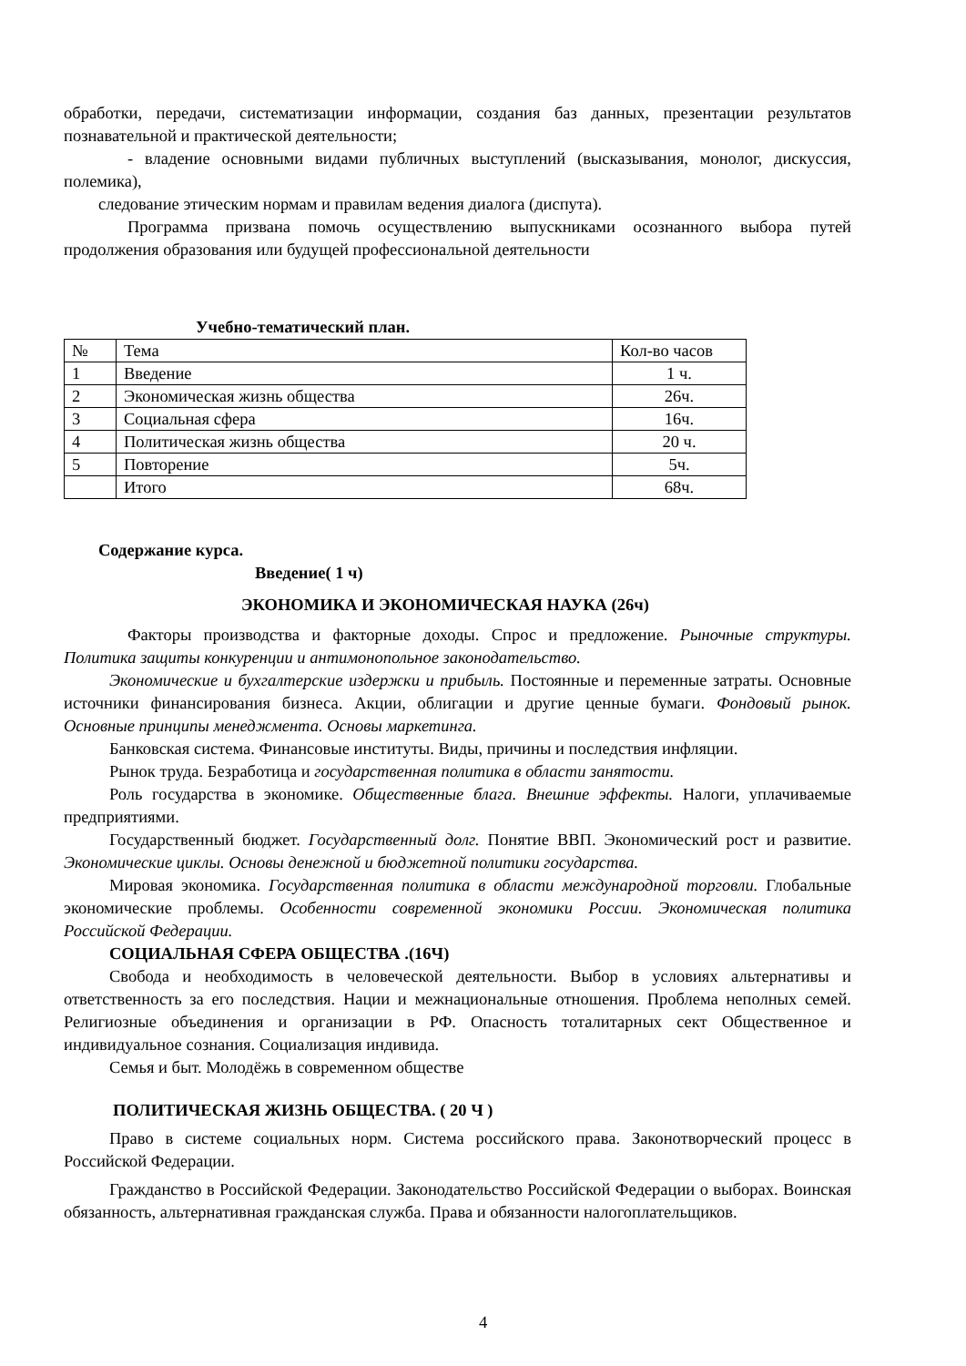обработки, передачи, систематизации информации, создания баз данных, презентации результатов познавательной и практической деятельности;
- владение основными видами публичных выступлений (высказывания, монолог, дискуссия, полемика),
следование этическим нормам и правилам ведения диалога (диспута).
Программа призвана помочь осуществлению выпускниками осознанного выбора путей продолжения образования или будущей профессиональной деятельности
Учебно-тематический план.
| № | Тема | Кол-во часов |
| --- | --- | --- |
| 1 | Введение | 1 ч. |
| 2 | Экономическая жизнь общества | 26ч. |
| 3 | Социальная сфера | 16ч. |
| 4 | Политическая жизнь общества | 20 ч. |
| 5 | Повторение | 5ч. |
| | Итого | 68ч. |
Содержание курса.
Введение( 1 ч)
ЭКОНОМИКА И ЭКОНОМИЧЕСКАЯ НАУКА (26ч)
Факторы производства и факторные доходы. Спрос и предложение. Рыночные структуры. Политика защиты конкуренции и антимонопольное законодательство.
Экономические и бухгалтерские издержки и прибыль. Постоянные и переменные затраты. Основные источники финансирования бизнеса. Акции, облигации и другие ценные бумаги. Фондовый рынок. Основные принципы менеджмента. Основы маркетинга.
Банковская система. Финансовые институты. Виды, причины и последствия инфляции.
Рынок труда. Безработица и государственная политика в области занятости.
Роль государства в экономике. Общественные блага. Внешние эффекты. Налоги, уплачиваемые предприятиями.
Государственный бюджет. Государственный долг. Понятие ВВП. Экономический рост и развитие. Экономические циклы. Основы денежной и бюджетной политики государства.
Мировая экономика. Государственная политика в области международной торговли. Глобальные экономические проблемы. Особенности современной экономики России. Экономическая политика Российской Федерации.
СОЦИАЛЬНАЯ СФЕРА ОБЩЕСТВА .(16Ч)
Свобода и необходимость в человеческой деятельности. Выбор в условиях альтернативы и ответственность за его последствия. Нации и межнациональные отношения. Проблема неполных семей. Религиозные объединения и организации в РФ. Опасность тоталитарных сект Общественное и индивидуальное сознания. Социализация индивида.
Семья и быт. Молодёжь в современном обществе
ПОЛИТИЧЕСКАЯ ЖИЗНЬ ОБЩЕСТВА. ( 20 Ч )
Право в системе социальных норм. Система российского права. Законотворческий процесс в Российской Федерации.
Гражданство в Российской Федерации. Законодательство Российской Федерации о выборах. Воинская обязанность, альтернативная гражданская служба. Права и обязанности налогоплательщиков.
4